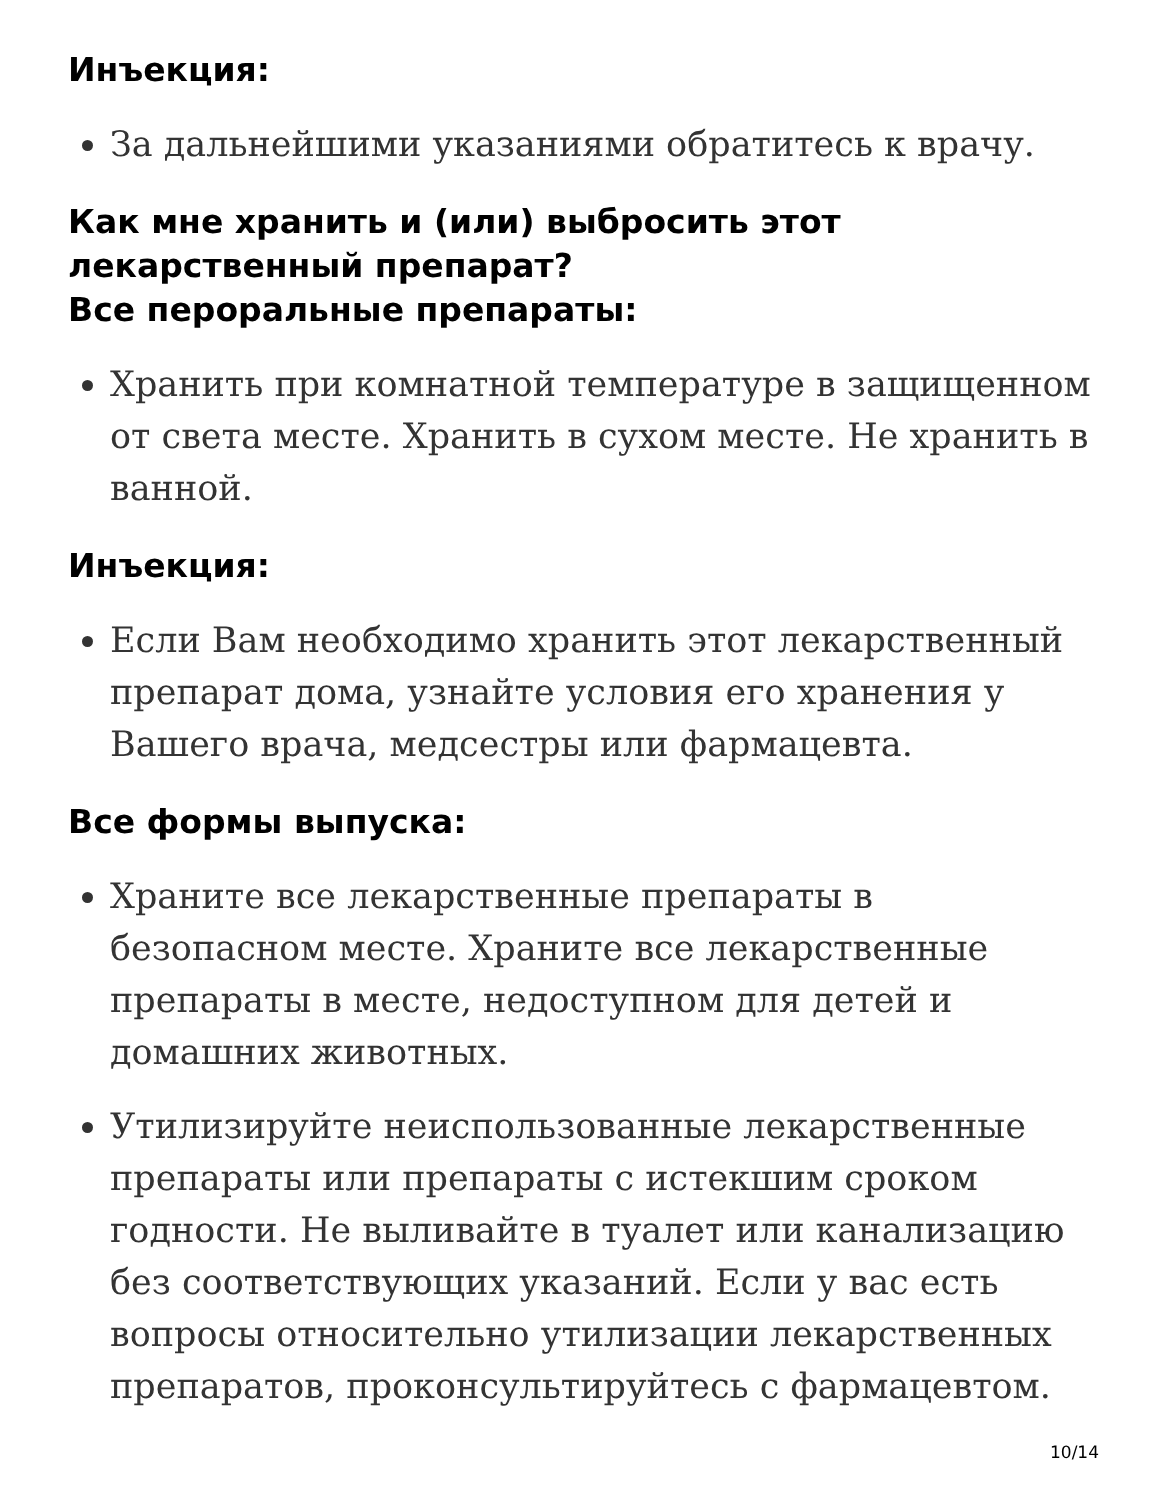Инъекция:
За дальнейшими указаниями обратитесь к врачу.
Как мне хранить и (или) выбросить этот лекарственный препарат?
Все пероральные препараты:
Хранить при комнатной температуре в защищенном от света месте. Хранить в сухом месте. Не хранить в ванной.
Инъекция:
Если Вам необходимо хранить этот лекарственный препарат дома, узнайте условия его хранения у Вашего врача, медсестры или фармацевта.
Все формы выпуска:
Храните все лекарственные препараты в безопасном месте. Храните все лекарственные препараты в месте, недоступном для детей и домашних животных.
Утилизируйте неиспользованные лекарственные препараты или препараты с истекшим сроком годности. Не выливайте в туалет или канализацию без соответствующих указаний. Если у вас есть вопросы относительно утилизации лекарственных препаратов, проконсультируйтесь с фармацевтом.
10/14